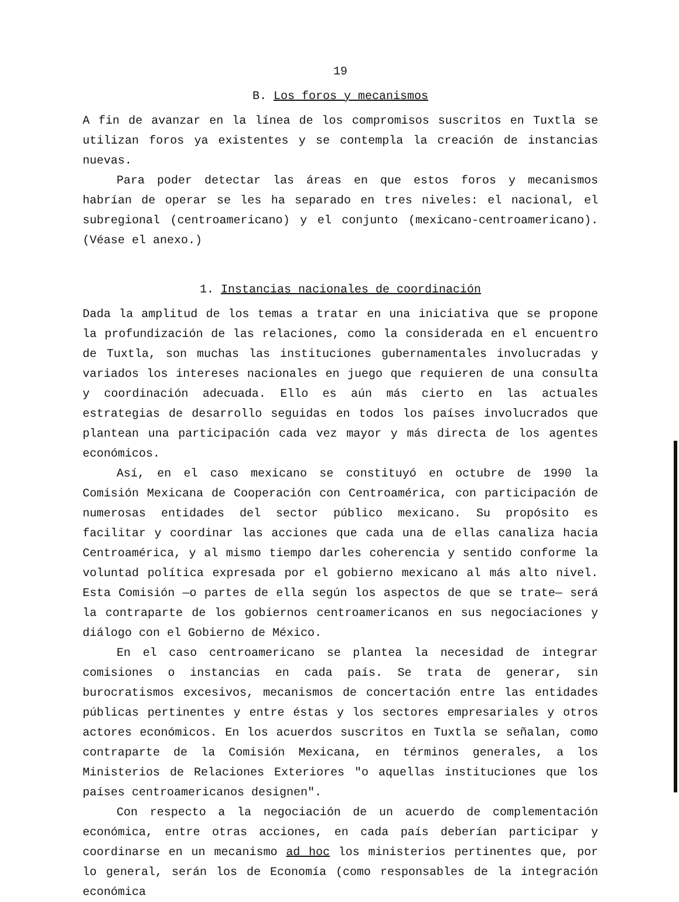19
B. Los foros y mecanismos
A fin de avanzar en la línea de los compromisos suscritos en Tuxtla se utilizan foros ya existentes y se contempla la creación de instancias nuevas.
Para poder detectar las áreas en que estos foros y mecanismos habrían de operar se les ha separado en tres niveles: el nacional, el subregional (centroamericano) y el conjunto (mexicano-centroamericano). (Véase el anexo.)
1. Instancias nacionales de coordinación
Dada la amplitud de los temas a tratar en una iniciativa que se propone la profundización de las relaciones, como la considerada en el encuentro de Tuxtla, son muchas las instituciones gubernamentales involucradas y variados los intereses nacionales en juego que requieren de una consulta y coordinación adecuada. Ello es aún más cierto en las actuales estrategias de desarrollo seguidas en todos los países involucrados que plantean una participación cada vez mayor y más directa de los agentes económicos.
Así, en el caso mexicano se constituyó en octubre de 1990 la Comisión Mexicana de Cooperación con Centroamérica, con participación de numerosas entidades del sector público mexicano. Su propósito es facilitar y coordinar las acciones que cada una de ellas canaliza hacia Centroamérica, y al mismo tiempo darles coherencia y sentido conforme la voluntad política expresada por el gobierno mexicano al más alto nivel. Esta Comisión —o partes de ella según los aspectos de que se trate— será la contraparte de los gobiernos centroamericanos en sus negociaciones y diálogo con el Gobierno de México.
En el caso centroamericano se plantea la necesidad de integrar comisiones o instancias en cada país. Se trata de generar, sin burocratismos excesivos, mecanismos de concertación entre las entidades públicas pertinentes y entre éstas y los sectores empresariales y otros actores económicos. En los acuerdos suscritos en Tuxtla se señalan, como contraparte de la Comisión Mexicana, en términos generales, a los Ministerios de Relaciones Exteriores "o aquellas instituciones que los países centroamericanos designen".
Con respecto a la negociación de un acuerdo de complementación económica, entre otras acciones, en cada país deberían participar y coordinarse en un mecanismo ad hoc los ministerios pertinentes que, por lo general, serán los de Economía (como responsables de la integración económica